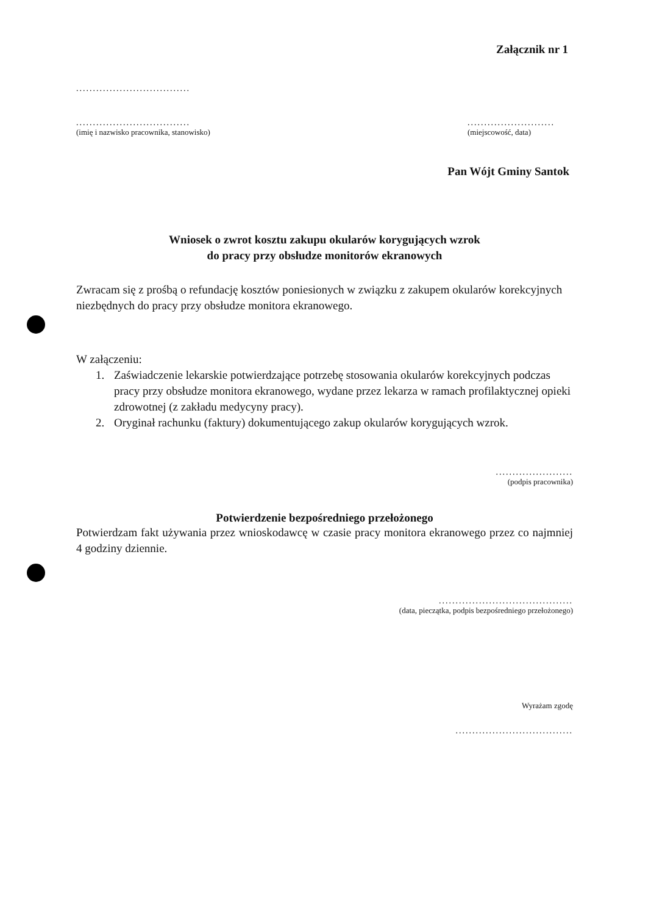Załącznik nr 1
..................................
..................................
(imię i nazwisko pracownika, stanowisko)
..........................
(miejscowość, data)
Pan Wójt Gminy Santok
Wniosek o zwrot kosztu zakupu okularów korygujących wzrok
do pracy przy obsłudze monitorów ekranowych
Zwracam się z prośbą o refundację kosztów poniesionych w związku z zakupem okularów korekcyjnych niezbędnych do pracy przy obsłudze monitora ekranowego.
W załączeniu:
1. Zaświadczenie lekarskie potwierdzające potrzebę stosowania okularów korekcyjnych podczas pracy przy obsłudze monitora ekranowego, wydane przez lekarza w ramach profilaktycznej opieki zdrowotnej (z zakładu medycyny pracy).
2. Oryginał rachunku (faktury) dokumentującego zakup okularów korygujących wzrok.
.......................
(podpis pracownika)
Potwierdzenie bezpośredniego przełożonego
Potwierdzam fakt używania przez wnioskodawcę w czasie pracy monitora ekranowego przez co najmniej 4 godziny dziennie.
........................................
(data, pieczątka, podpis bezpośredniego przełożonego)
Wyrażam zgodę
...................................